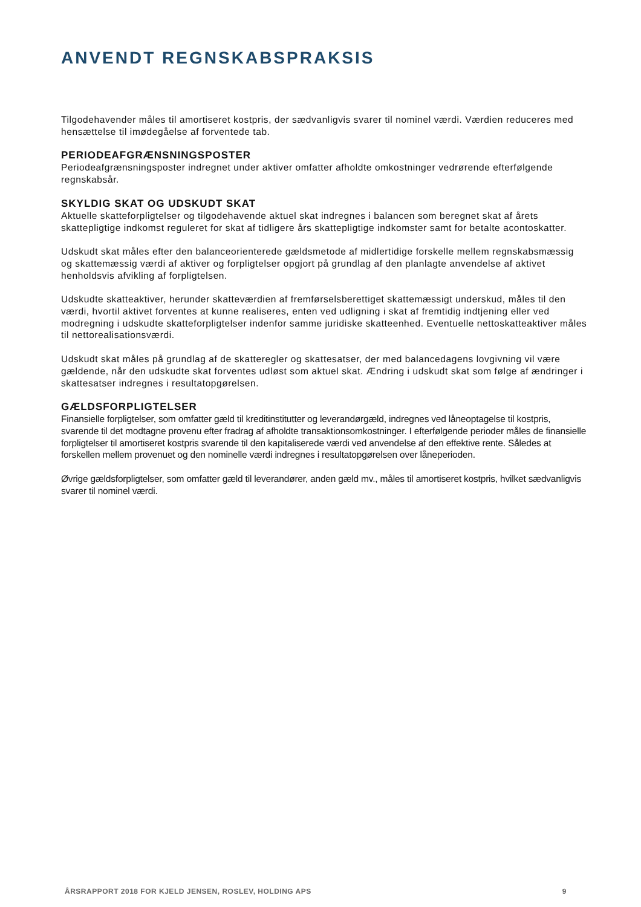ANVENDT REGNSKABSPRAKSIS
Tilgodehavender måles til amortiseret kostpris, der sædvanligvis svarer til nominel værdi. Værdien reduceres med hensættelse til imødegåelse af forventede tab.
PERIODEAFGRÆNSNINGSPOSTER
Periodeafgrænsningsposter indregnet under aktiver omfatter afholdte omkostninger vedrørende efterfølgende regnskabsår.
SKYLDIG SKAT OG UDSKUDT SKAT
Aktuelle skatteforpligtelser og tilgodehavende aktuel skat indregnes i balancen som beregnet skat af årets skattepligtige indkomst reguleret for skat af tidligere års skattepligtige indkomster samt for betalte acontoskatter.
Udskudt skat måles efter den balanceorienterede gældsmetode af midlertidige forskelle mellem regnskabsmæssig og skattemæssig værdi af aktiver og forpligtelser opgjort på grundlag af den planlagte anvendelse af aktivet henholdsvis afvikling af forpligtelsen.
Udskudte skatteaktiver, herunder skatteværdien af fremførselsberettiget skattemæssigt underskud, måles til den værdi, hvortil aktivet forventes at kunne realiseres, enten ved udligning i skat af fremtidig indtjening eller ved modregning i udskudte skatteforpligtelser indenfor samme juridiske skatteenhed. Eventuelle nettoskatteaktiver måles til nettorealisationsværdi.
Udskudt skat måles på grundlag af de skatteregler og skattesatser, der med balancedagens lovgivning vil være gældende, når den udskudte skat forventes udløst som aktuel skat. Ændring i udskudt skat som følge af ændringer i skattesatser indregnes i resultatopgørelsen.
GÆLDSFORPLIGTELSER
Finansielle forpligtelser, som omfatter gæld til kreditinstitutter og leverandørgæld, indregnes ved låneoptagelse til kostpris, svarende til det modtagne provenu efter fradrag af afholdte transaktionsomkostninger. I efterfølgende perioder måles de finansielle forpligtelser til amortiseret kostpris svarende til den kapitaliserede værdi ved anvendelse af den effektive rente. Således at forskellen mellem provenuet og den nominelle værdi indregnes i resultatopgørelsen over låneperioden.
Øvrige gældsforpligtelser, som omfatter gæld til leverandører, anden gæld mv., måles til amortiseret kostpris, hvilket sædvanligvis svarer til nominel værdi.
ÅRSRAPPORT 2018 FOR KJELD JENSEN, ROSLEV, HOLDING APS 9